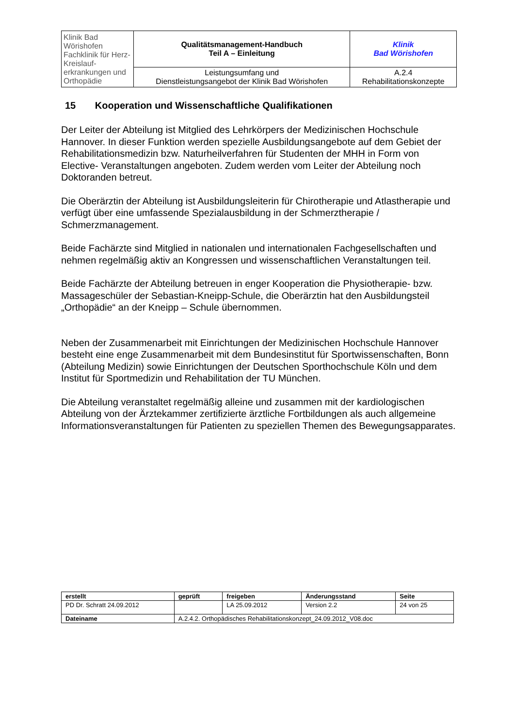| Klinik Bad Wörishofen Fachklinik für Herz-Kreislauf- erkrankungen und Orthopädie | Qualitätsmanagement-Handbuch Teil A – Einleitung | Klinik Bad Wörishofen |
| | Leistungsumfang und Dienstleistungsangebot der Klinik Bad Wörishofen | A.2.4 Rehabilitationskonzepte |
15 Kooperation und Wissenschaftliche Qualifikationen
Der Leiter der Abteilung ist Mitglied des Lehrkörpers der Medizinischen Hochschule Hannover. In dieser Funktion werden spezielle Ausbildungsangebote auf dem Gebiet der Rehabilitationsmedizin bzw. Naturheilverfahren für Studenten der MHH in Form von Elective- Veranstaltungen angeboten. Zudem werden vom Leiter der Abteilung noch Doktoranden betreut.
Die Oberärztin der Abteilung ist Ausbildungsleiterin für Chirotherapie und Atlastherapie und verfügt über eine umfassende Spezialausbildung in der Schmerztherapie / Schmerzmanagement.
Beide Fachärzte sind Mitglied in nationalen und internationalen Fachgesellschaften und nehmen regelmäßig aktiv an Kongressen und wissenschaftlichen Veranstaltungen teil.
Beide Fachärzte der Abteilung betreuen in enger Kooperation die Physiotherapie- bzw. Massageschüler der Sebastian-Kneipp-Schule, die Oberärztin hat den Ausbildungsteil „Orthopädie“ an der Kneipp – Schule übernommen.
Neben der Zusammenarbeit mit Einrichtungen der Medizinischen Hochschule Hannover besteht eine enge Zusammenarbeit mit dem Bundesinstitut für Sportwissenschaften, Bonn (Abteilung Medizin) sowie Einrichtungen der Deutschen Sporthochschule Köln und dem Institut für Sportmedizin und Rehabilitation der TU München.
Die Abteilung veranstaltet regelmäßig alleine und zusammen mit der kardiologischen Abteilung von der Ärztekammer zertifizierte ärztliche Fortbildungen als auch allgemeine Informationsveranstaltungen für Patienten zu speziellen Themen des Bewegungsapparates.
| erstellt | geprüft | freigeben | Änderungsstand | Seite |
| --- | --- | --- | --- | --- |
| PD Dr. Schratt 24.09.2012 | | LA 25.09.2012 | Version 2.2 | 24 von 25 |
| Dateiname | A.2.4.2. Orthopädisches Rehabilitationskonzept_24.09.2012_V08.doc | | | |